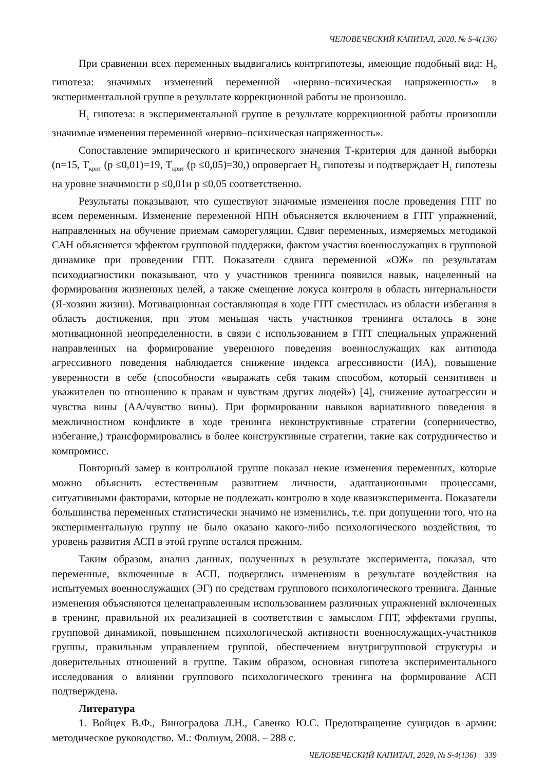ЧЕЛОВЕЧЕСКИЙ КАПИТАЛ, 2020, № S-4(136)
При сравнении всех переменных выдвигались контргипотезы, имеющие подобный вид: H<sub>0</sub> гипотеза: значимых изменений переменной «нервно–психическая напряженность» в экспериментальной группе в результате коррекционной работы не произошло.
H<sub>1</sub> гипотеза: в экспериментальной группе в результате коррекционной работы произошли значимые изменения переменной «нервно–психическая напряженность».
Сопоставление эмпирического и критического значения Т-критерия для данной выборки (n=15, T<sub>крит</sub> (p ≤0,01)=19, T<sub>крит</sub> (p ≤0,05)=30,) опровергает H<sub>0</sub> гипотезы и подтверждает H<sub>1</sub> гипотезы на уровне значимости p ≤0,01и p ≤0,05 соответственно.
Результаты показывают, что существуют значимые изменения после проведения ГПТ по всем переменным. Изменение переменной НПН объясняется включением в ГПТ упражнений, направленных на обучение приемам саморегуляции. Сдвиг переменных, измеряемых методикой САН объясняется эффектом групповой поддержки, фактом участия военнослужащих в групповой динамике при проведении ГПТ. Показатели сдвига переменной «ОЖ» по результатам психодиагностики показывают, что у участников тренинга появился навык, нацеленный на формирования жизненных целей, а также смещение локуса контроля в область интернальности (Я-хозяин жизни). Мотивационная составляющая в ходе ГПТ сместилась из области избегания в область достижения, при этом меньшая часть участников тренинга осталось в зоне мотивационной неопределенности. в связи с использованием в ГПТ специальных упражнений направленных на формирование уверенного поведения военнослужащих как антипода агрессивного поведения наблюдается снижение индекса агрессивности (ИА), повышение уверенности в себе (способности «выражать себя таким способом, который сензитивен и уважителен по отношению к правам и чувствам других людей») [4], снижение аутоагрессии и чувства вины (АА/чувство вины). При формировании навыков вариативного поведения в межличностном конфликте в ходе тренинга неконструктивные стратегии (соперничество, избегание,) трансформировались в более конструктивные стратегии, такие как сотрудничество и компромисс.
Повторный замер в контрольной группе показал некие изменения переменных, которые можно объяснить естественным развитием личности, адаптационными процессами, ситуативными факторами, которые не подлежать контролю в ходе квазиэксперимента. Показатели большинства переменных статистически значимо не изменились, т.е. при допущении того, что на экспериментальную группу не было оказано какого-либо психологического воздействия, то уровень развития АСП в этой группе остался прежним.
Таким образом, анализ данных, полученных в результате эксперимента, показал, что переменные, включенные в АСП, подверглись изменениям в результате воздействия на испытуемых военнослужащих (ЭГ) по средствам группового психологического тренинга. Данные изменения объясняются целенаправленным использованием различных упражнений включенных в тренинг, правильной их реализацией в соответствии с замыслом ГПТ, эффектами группы, групповой динамикой, повышением психологической активности военнослужащих-участников группы, правильным управлением группой, обеспечением внутригрупповой структуры и доверительных отношений в группе. Таким образом, основная гипотеза экспериментального исследования о влиянии группового психологического тренинга на формирование АСП подтверждена.
Литература
1. Войцех В.Ф., Виноградова Л.Н., Савенко Ю.С. Предотвращение суицидов в армии: методическое руководство. М.: Фолиум, 2008. – 288 с.
ЧЕЛОВЕЧЕСКИЙ КАПИТАЛ, 2020, № S-4(136) 339